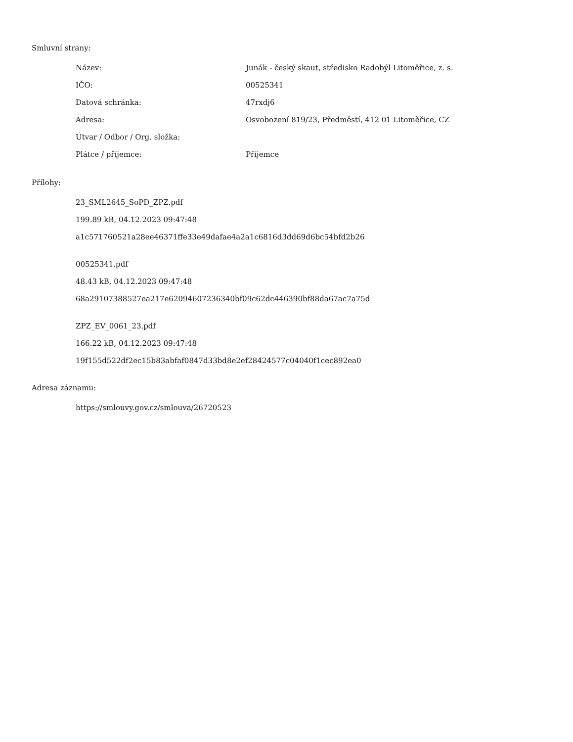Smluvní strany:
| Název: | Junák - český skaut, středisko Radobýl Litoměřice, z. s. |
| IČO: | 00525341 |
| Datová schránka: | 47rxdj6 |
| Adresa: | Osvobození 819/23, Předměstí, 412 01 Litoměřice, CZ |
| Útvar / Odbor / Org. složka: | |
| Plátce / příjemce: | Příjemce |
Přílohy:
23_SML2645_SoPD_ZPZ.pdf
199.89 kB, 04.12.2023 09:47:48
a1c571760521a28ee46371ffe33e49dafae4a2a1c6816d3dd69d6bc54bfd2b26
00525341.pdf
48.43 kB, 04.12.2023 09:47:48
68a29107388527ea217e62094607236340bf09c62dc446390bf88da67ac7a75d
ZPZ_EV_0061_23.pdf
166.22 kB, 04.12.2023 09:47:48
19f155d522df2ec15b83abfaf0847d33bd8e2ef28424577c04040f1cec892ea0
Adresa záznamu:
https://smlouvy.gov.cz/smlouva/26720523